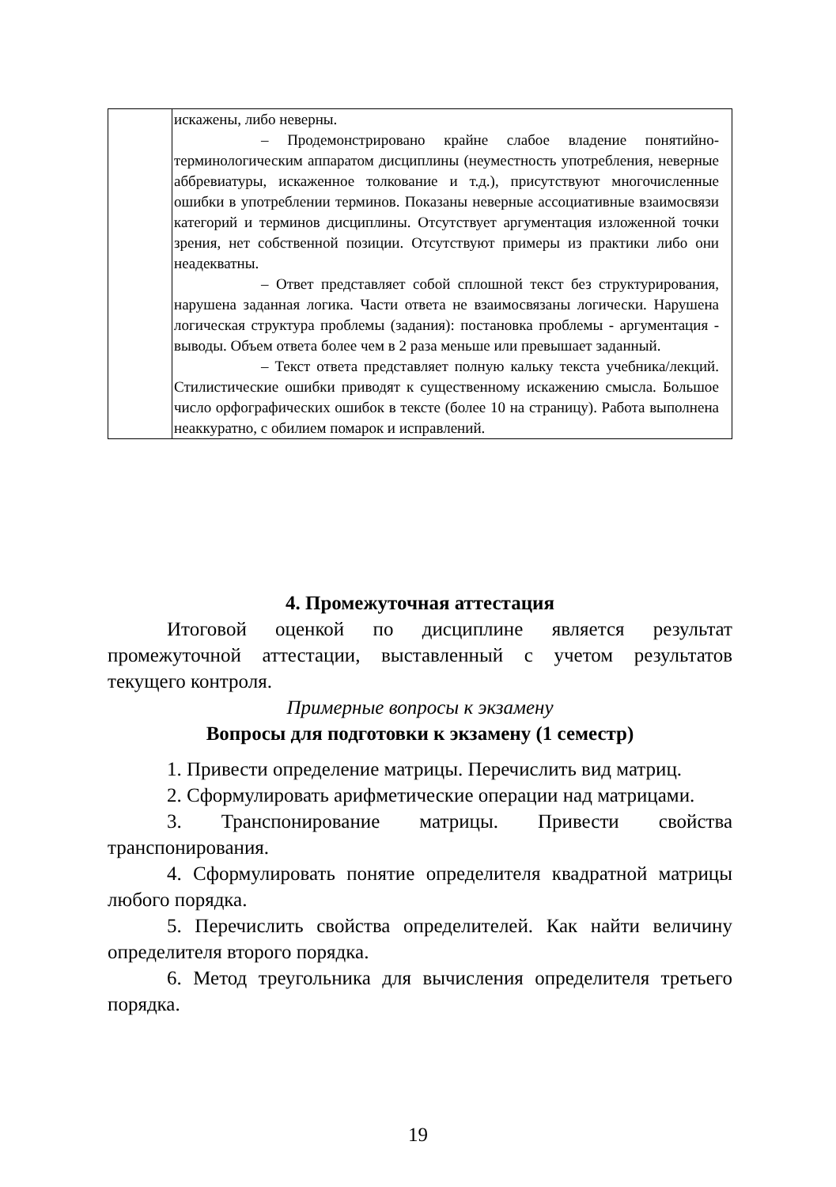| | искажены, либо неверны. – Продемонстрировано крайне слабое владение понятийно-терминологическим аппаратом дисциплины (неуместность употребления, неверные аббревиатуры, искаженное толкование и т.д.), присутствуют многочисленные ошибки в употреблении терминов. Показаны неверные ассоциативные взаимосвязи категорий и терминов дисциплины. Отсутствует аргументация изложенной точки зрения, нет собственной позиции. Отсутствуют примеры из практики либо они неадекватны. – Ответ представляет собой сплошной текст без структурирования, нарушена заданная логика. Части ответа не взаимосвязаны логически. Нарушена логическая структура проблемы (задания): постановка проблемы - аргументация - выводы. Объем ответа более чем в 2 раза меньше или превышает заданный. – Текст ответа представляет полную кальку текста учебника/лекций. Стилистические ошибки приводят к существенному искажению смысла. Большое число орфографических ошибок в тексте (более 10 на страницу). Работа выполнена неаккуратно, с обилием помарок и исправлений. |
4. Промежуточная аттестация
Итоговой оценкой по дисциплине является результат промежуточной аттестации, выставленный с учетом результатов текущего контроля.
Примерные вопросы к экзамену
Вопросы для подготовки к экзамену (1 семестр)
1. Привести определение матрицы. Перечислить вид матриц.
2. Сформулировать арифметические операции над матрицами.
3. Транспонирование матрицы. Привести свойства транспонирования.
4. Сформулировать понятие определителя квадратной матрицы любого порядка.
5. Перечислить свойства определителей. Как найти величину определителя второго порядка.
6. Метод треугольника для вычисления определителя третьего порядка.
19